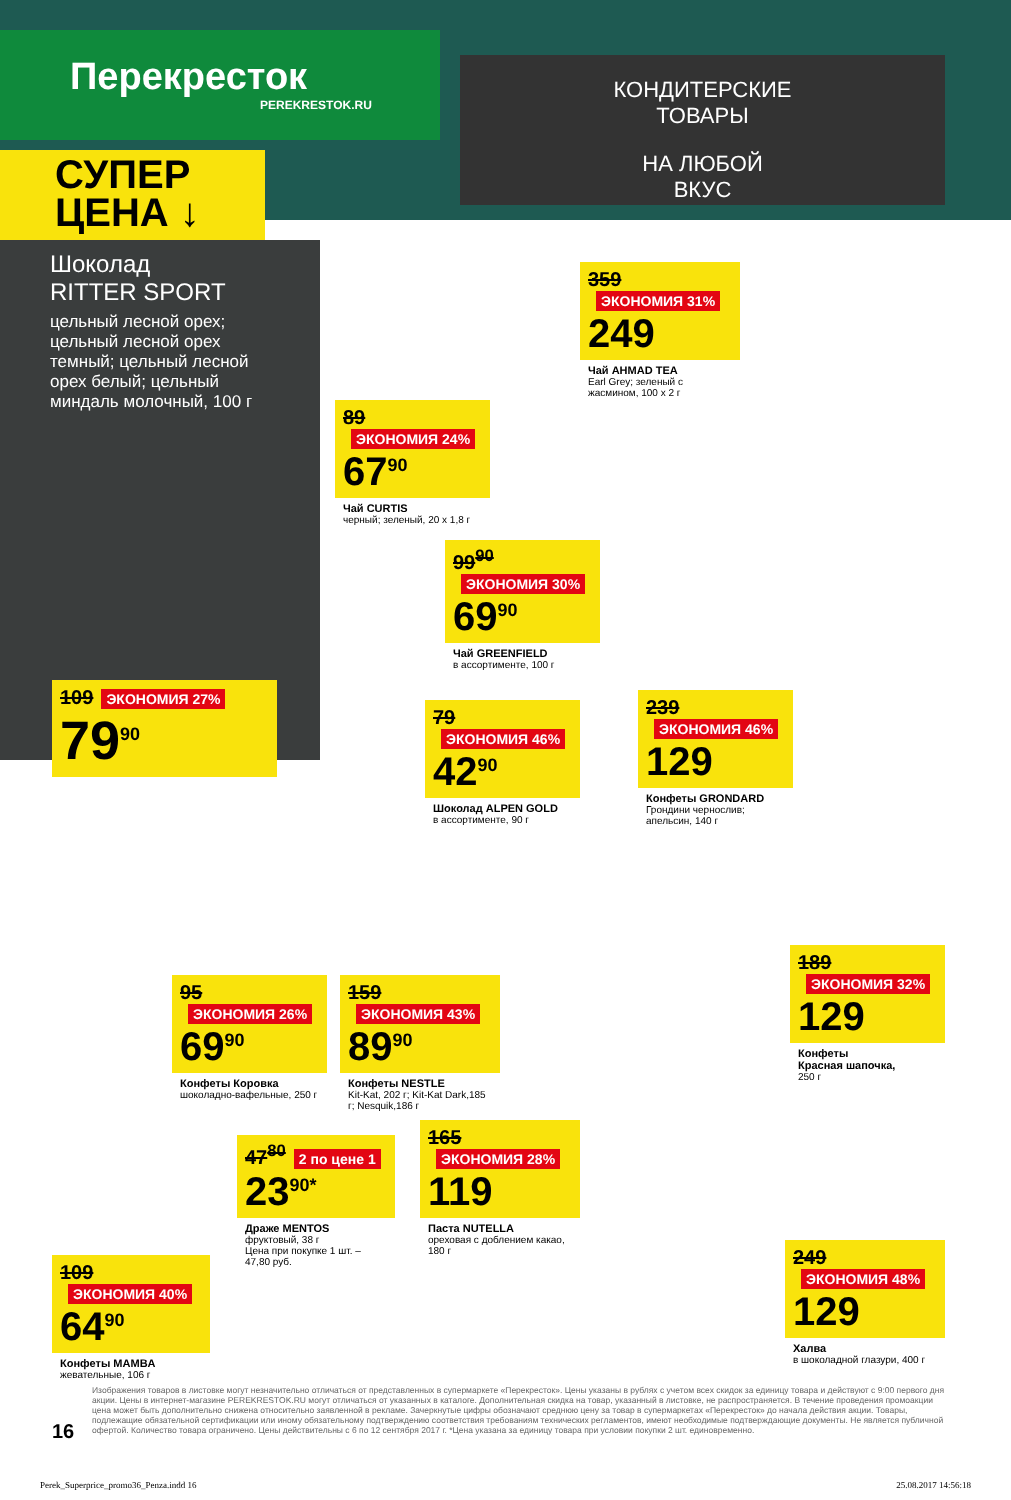Перекресток
PEREKRESTOK.RU
КОНДИТЕРСКИЕ
ТОВАРЫ
НА ЛЮБОЙ
ВКУС
СУПЕР
ЦЕНА ↓
Шоколад
RITTER SPORT
цельный лесной орех; цельный лесной орех темный; цельный лесной орех белый; цельный миндаль молочный, 100 г
109 ЭКОНОМИЯ 27%
79<sup>90</sup>
359 ЭКОНОМИЯ 31%
249
Чай AHMAD TEA
Earl Grey; зеленый с жасмином, 100 х 2 г
89 ЭКОНОМИЯ 24%
67<sup>90</sup>
Чай CURTIS
черный; зеленый, 20 х 1,8 г
99<sup>90</sup> ЭКОНОМИЯ 30%
69<sup>90</sup>
Чай GREENFIELD
в ассортименте, 100 г
79 ЭКОНОМИЯ 46%
42<sup>90</sup>
Шоколад ALPEN GOLD
в ассортименте, 90 г
239 ЭКОНОМИЯ 46%
129
Конфеты GRONDARD
Грондини чернослив; апельсин, 140 г
95 ЭКОНОМИЯ 26%
69<sup>90</sup>
Конфеты Коровка
шоколадно-вафельные, 250 г
159 ЭКОНОМИЯ 43%
89<sup>90</sup>
Конфеты NESTLE
Kit-Kat, 202 г; Kit-Kat Dark,185 г; Nesquik,186 г
189 ЭКОНОМИЯ 32%
129
Конфеты
Красная шапочка,
250 г
47<sup>80</sup> 2 по цене 1
23<sup>90*</sup>
Драже MENTOS
фруктовый, 38 г
Цена при покупке 1 шт. – 47,80 руб.
165 ЭКОНОМИЯ 28%
119
Паста NUTELLA
ореховая с доблением какао, 180 г
109 ЭКОНОМИЯ 40%
64<sup>90</sup>
Конфеты MAMBA
жевательные, 106 г
249 ЭКОНОМИЯ 48%
129
Халва
в шоколадной глазури, 400 г
16
Изображения товаров в листовке могут незначительно отличаться от представленных в супермаркете «Перекресток». Цены указаны в рублях с учетом всех скидок за единицу товара и действуют с 9:00 первого дня акции. Цены в интернет-магазине PEREKRESTOK.RU могут отличаться от указанных в каталоге. Дополнительная скидка на товар, указанный в листовке, не распространяется. В течение проведения промоакции цена может быть дополнительно снижена относительно заявленной в рекламе. Зачеркнутые цифры обозначают среднюю цену за товар в супермаркетах «Перекресток» до начала действия акции. Товары, подлежащие обязательной сертификации или иному обязательному подтверждению соответствия требованиям технических регламентов, имеют необходимые подтверждающие документы. Не является публичной офертой. Количество товара ограничено. Цены действительны с 6 по 12 сентября 2017 г. *Цена указана за единицу товара при условии покупки 2 шт. единовременно.
Perek_Superprice_promo36_Penza.indd 16 25.08.2017 14:56:18